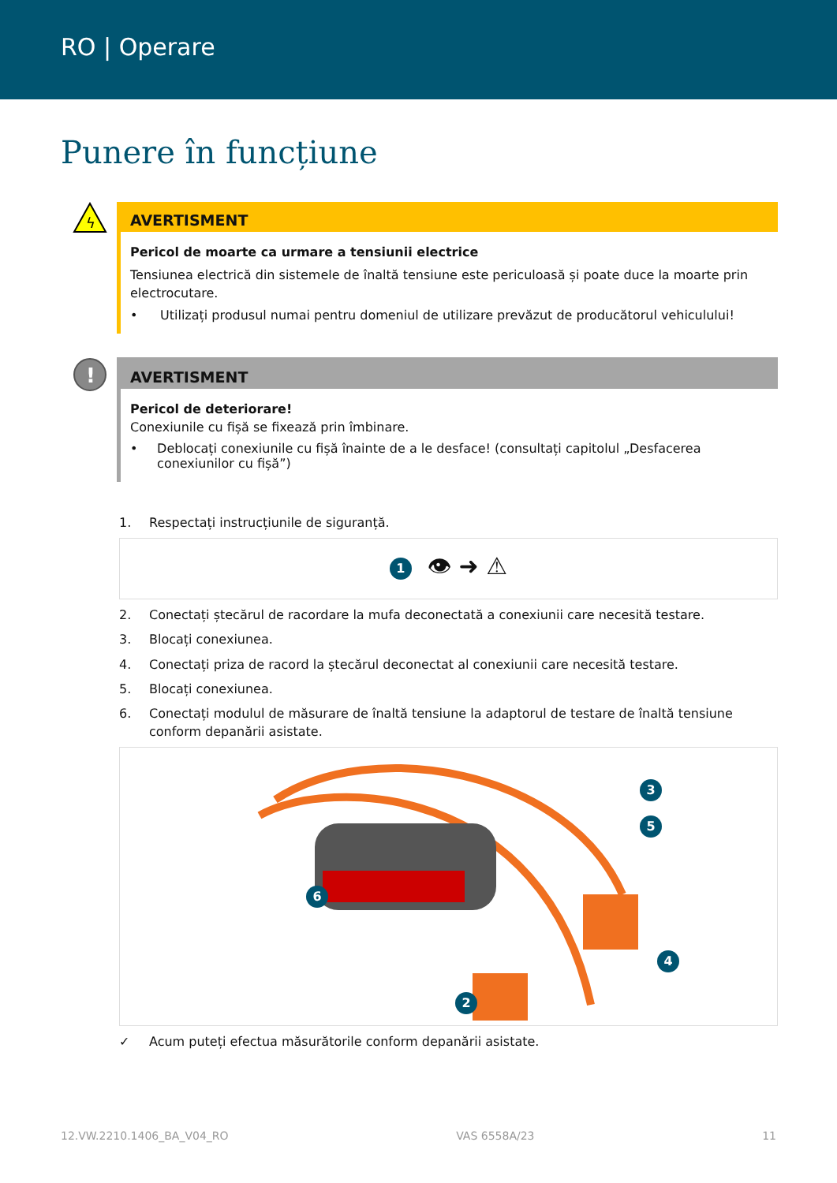RO | Operare
Punere în funcțiune
ϟ
AVERTISMENT
Pericol de moarte ca urmare a tensiunii electrice
Tensiunea electrică din sistemele de înaltă tensiune este periculoasă și poate duce la moarte prin electrocutare.
• Utilizați produsul numai pentru domeniul de utilizare prevăzut de producătorul vehiculului!
!
AVERTISMENT
Pericol de deteriorare!
Conexiunile cu fișă se fixează prin îmbinare.
• Deblocați conexiunile cu fișă înainte de a le desface! (consultați capitolul „Desfacerea conexiunilor cu fișă”)
1. Respectați instrucțiunile de siguranță.
1 👁 ➜ ⚠
2. Conectați ștecărul de racordare la mufa deconectată a conexiunii care necesită testare.
3. Blocați conexiunea.
4. Conectați priza de racord la ștecărul deconectat al conexiunii care necesită testare.
5. Blocați conexiunea.
6. Conectați modulul de măsurare de înaltă tensiune la adaptorul de testare de înaltă tensiune conform depanării asistate.
6
2
3
5
4
✓ Acum puteți efectua măsurătorile conform depanării asistate.
12.VW.2210.1406_BA_V04_RO VAS 6558A/23 11